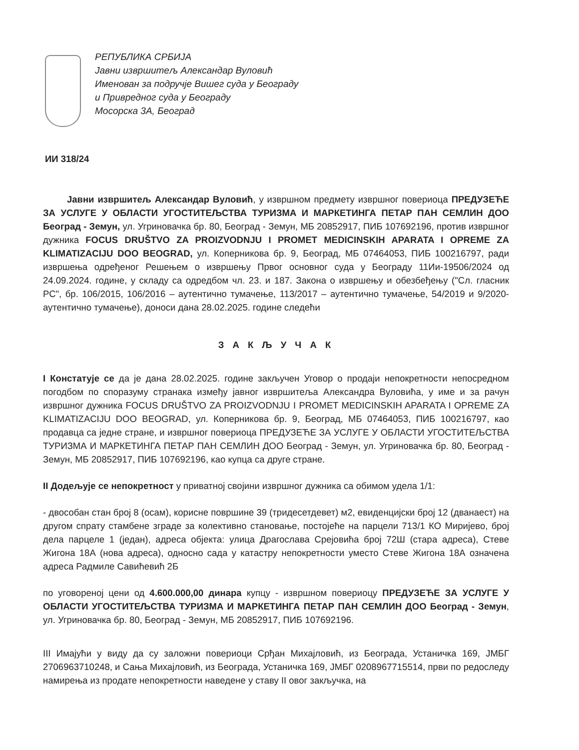РЕПУБЛИКА СРБИЈА
Јавни извршитељ Александар Вуловић
Именован за подручје Вишег суда у Београду
и Привредног суда у Београду
Мосорска 3А, Београд
ИИ 318/24
Јавни извршитељ Александар Вуловић, у извршном предмету извршног повериоца ПРЕДУЗЕЋЕ ЗА УСЛУГЕ У ОБЛАСТИ УГОСТИТЕЉСТВА ТУРИЗМА И МАРКЕТИНГА ПЕТАР ПАН СЕМЛИН ДОО Београд - Земун, ул. Угриновачка бр. 80, Београд - Земун, МБ 20852917, ПИБ 107692196, против извршног дужника FOCUS DRUŠTVO ZA PROIZVODNJU I PROMET MEDICINSKIH APARATA I OPREME ZA KLIMATIZACIJU DOO BEOGRAD, ул. Коперникова бр. 9, Београд, МБ 07464053, ПИБ 100216797, ради извршења одређеног Решењем о извршењу Првог основног суда у Београду 11Ии-19506/2024 од 24.09.2024. године, у складу са одредбом чл. 23. и 187. Закона о извршењу и обезбеђењу ("Сл. гласник РС", бр. 106/2015, 106/2016 – аутентично тумачење, 113/2017 – аутентично тумачење, 54/2019 и 9/2020-аутентично тумачење), доноси дана 28.02.2025. године следећи
З А К Љ У Ч А К
I Констатује се да је дана 28.02.2025. године закључен Уговор о продаји непокретности непосредном погодбом по споразуму странака између јавног извршитеља Александра Вуловића, у име и за рачун извршног дужника FOCUS DRUŠTVO ZA PROIZVODNJU I PROMET MEDICINSKIH APARATA I OPREME ZA KLIMATIZACIJU DOO BEOGRAD, ул. Коперникова бр. 9, Београд, МБ 07464053, ПИБ 100216797, као продавца са једне стране, и извршног повериоца ПРЕДУЗЕЋЕ ЗА УСЛУГЕ У ОБЛАСТИ УГОСТИТЕЉСТВА ТУРИЗМА И МАРКЕТИНГА ПЕТАР ПАН СЕМЛИН ДОО Београд - Земун, ул. Угриновачка бр. 80, Београд - Земун, МБ 20852917, ПИБ 107692196, као купца са друге стране.
II Додељује се непокретност у приватној својини извршног дужника са обимом удела 1/1:
- двособан стан број 8 (осам), корисне површине 39 (тридесетдевет) м2, евиденцијски број 12 (дванаест) на другом спрату стамбене зграде за колективно становање, постојеће на парцели 713/1 КО Миријево, број дела парцеле 1 (један), адреса објекта: улица Драгослава Срејовића број 72Ш (стара адреса), Стеве Жигона 18А (нова адреса), односно сада у катастру непокретности уместо Стеве Жигона 18А означена адреса Радмиле Савићевић 2Б
по уговореној цени од 4.600.000,00 динара купцу - извршном повериоцу ПРЕДУЗЕЋЕ ЗА УСЛУГЕ У ОБЛАСТИ УГОСТИТЕЉСТВА ТУРИЗМА И МАРКЕТИНГА ПЕТАР ПАН СЕМЛИН ДОО Београд - Земун, ул. Угриновачка бр. 80, Београд - Земун, МБ 20852917, ПИБ 107692196.
III Имајући у виду да су заложни повериоци Срђан Михајловић, из Београда, Устаничка 169, ЈМБГ 2706963710248, и Сања Михајловић, из Београда, Устаничка 169, ЈМБГ 0208967715514, први по редоследу намирења из продате непокретности наведене у ставу II овог закључка, на